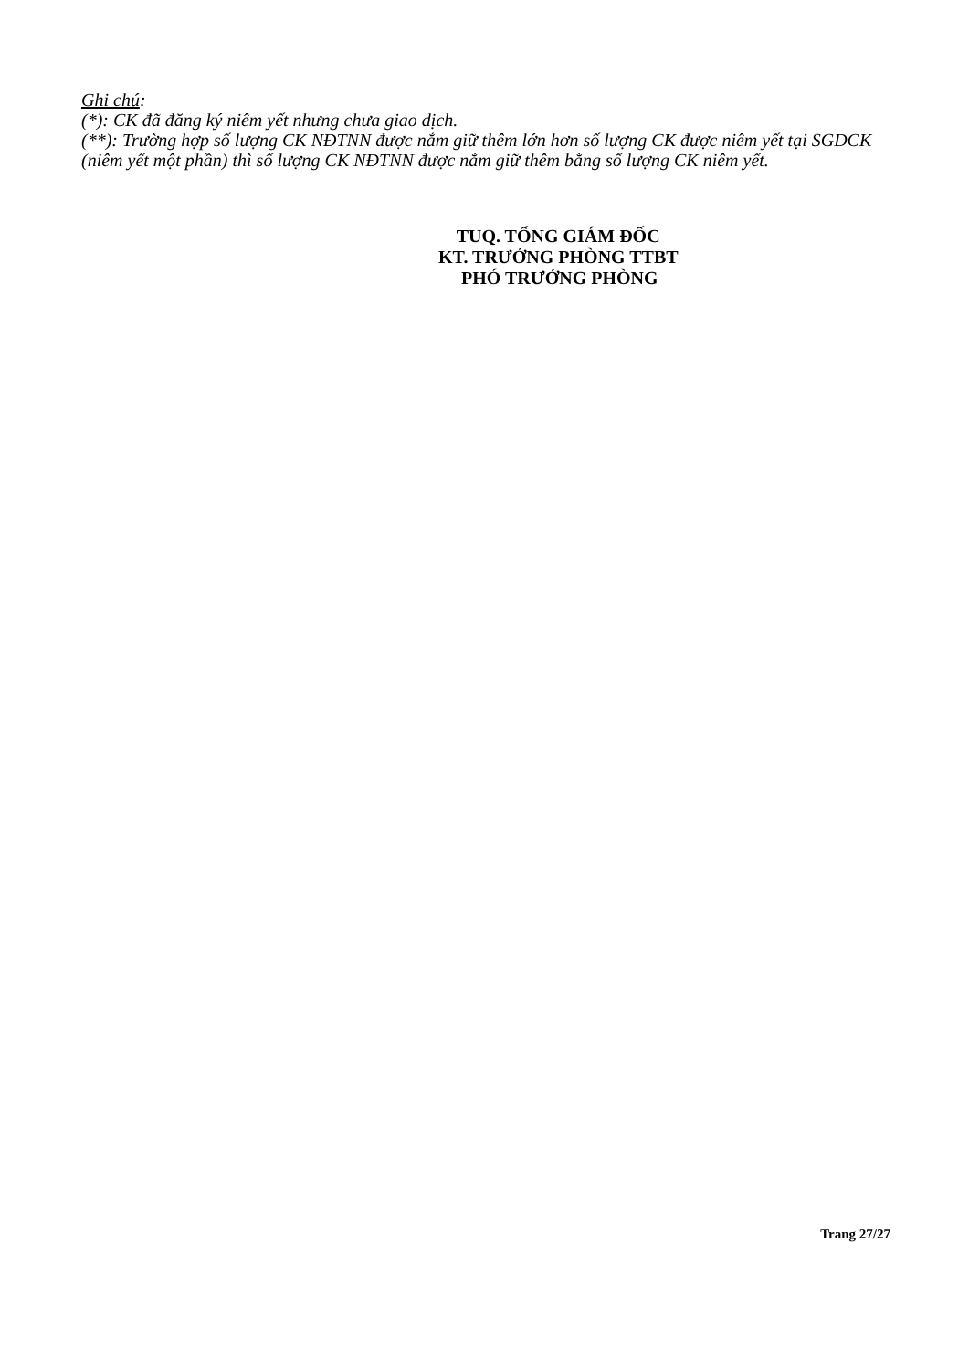Ghi chú:
(*): CK đã đăng ký niêm yết nhưng chưa giao dịch.
(**): Trường hợp số lượng CK NĐTNN được nắm giữ thêm lớn hơn số lượng CK được niêm yết tại SGDCK (niêm yết một phần) thì số lượng CK NĐTNN được nắm giữ thêm bằng số lượng CK niêm yết.
TUQ. TỔNG GIÁM ĐỐC
KT. TRƯỞNG PHÒNG TTBT
PHÓ TRƯỞNG PHÒNG
Trang 27/27